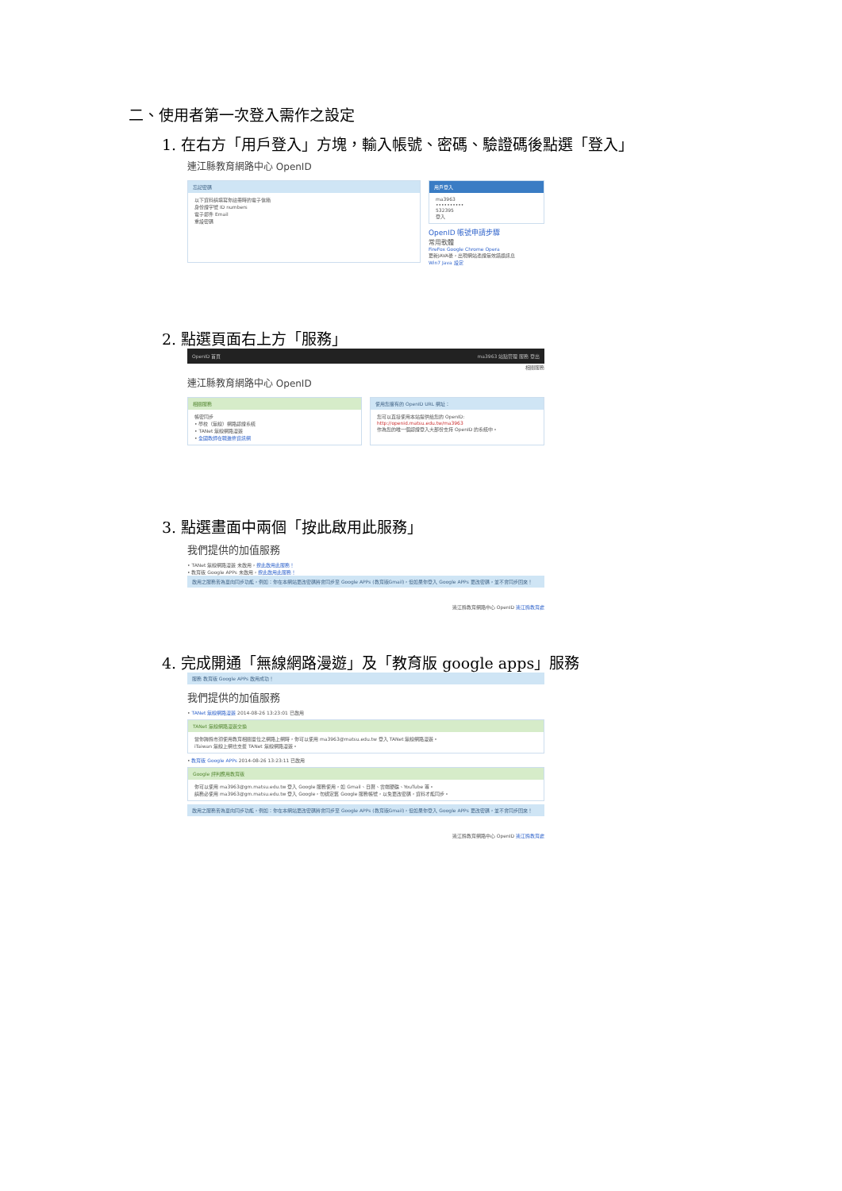二、使用者第一次登入需作之設定
1. 在右方「用戶登入」方塊，輸入帳號、密碼、驗證碼後點選「登入」
連江縣教育網路中心 OpenID
忘記密碼
以下資料請填寫你註冊時的電子信箱
身份證字號 ID numbers
電子郵件 Email
重設密碼
用戶登入
ma3963
••••••••••
532395
登入
OpenID 帳號申請步驟
常用軟體
FireFox Google Chrome Opera
更新JAVA後，出現網站憑證無效錯誤訊息
Win7 Java 設定
2. 點選頁面右上方「服務」
OpenID 首頁 ma3963 站點管理 服務 登出
相關服務
連江縣教育網路中心 OpenID
相關服務
帳密同步
• 學校（無線）網路認證系統
• TANet 無線網路漫遊
• 全國教師在職進修資訊網
使用您擁有的 OpenID URL 網址：
您可以直接使用本站提供給您的 OpenID:
http://openid.matsu.edu.tw/ma3963
作為您的唯一個認證登入大部份支持 OpenID 的系統中。
3. 點選畫面中兩個「按此啟用此服務」
我們提供的加值服務
• TANet 無線網路漫遊 未啟用，按此啟用此服務！
• 教育版 Google APPs 未啟用，按此啟用此服務！
啟用之服務皆為單向同步功能，例如：你在本網站更改密碼將會同步至 Google APPs (教育版Gmail)，但如果你登入 Google APPs 更改密碼，並不會同步回來！
連江縣教育網路中心 OpenID 連江縣教育處
4. 完成開通「無線網路漫遊」及「教育版 google apps」服務
服務 教育版 Google APPs 啟用成功！
我們提供的加值服務
• TANet 無線網路漫遊 2014-08-26 13:23:01 已啟用
TANet 無線網路漫遊交換
當你跨縣市須使用教育相關單位之網路上網時，你可以使用 ma3963@matsu.edu.tw 登入 TANet 無線網路漫遊。
iTaiwan 無線上網也支援 TANet 無線網路漫遊。
• 教育版 Google APPs 2014-08-26 13:23:11 已啟用
Google 評判應用教育版
你可以使用 ma3963@gm.matsu.edu.tw 登入 Google 服務使用，如 Gmail、日曆、雲端硬碟、YouTube 等。
請務必使用 ma3963@gm.matsu.edu.tw 登入 Google，勿綁定舊 Google 服務帳號，以免更改密碼，資料才能同步。
啟用之服務皆為單向同步功能，例如：你在本網站更改密碼將會同步至 Google APPs (教育版Gmail)，但如果你登入 Google APPs 更改密碼，並不會同步回來！
連江縣教育網路中心 OpenID 連江縣教育處